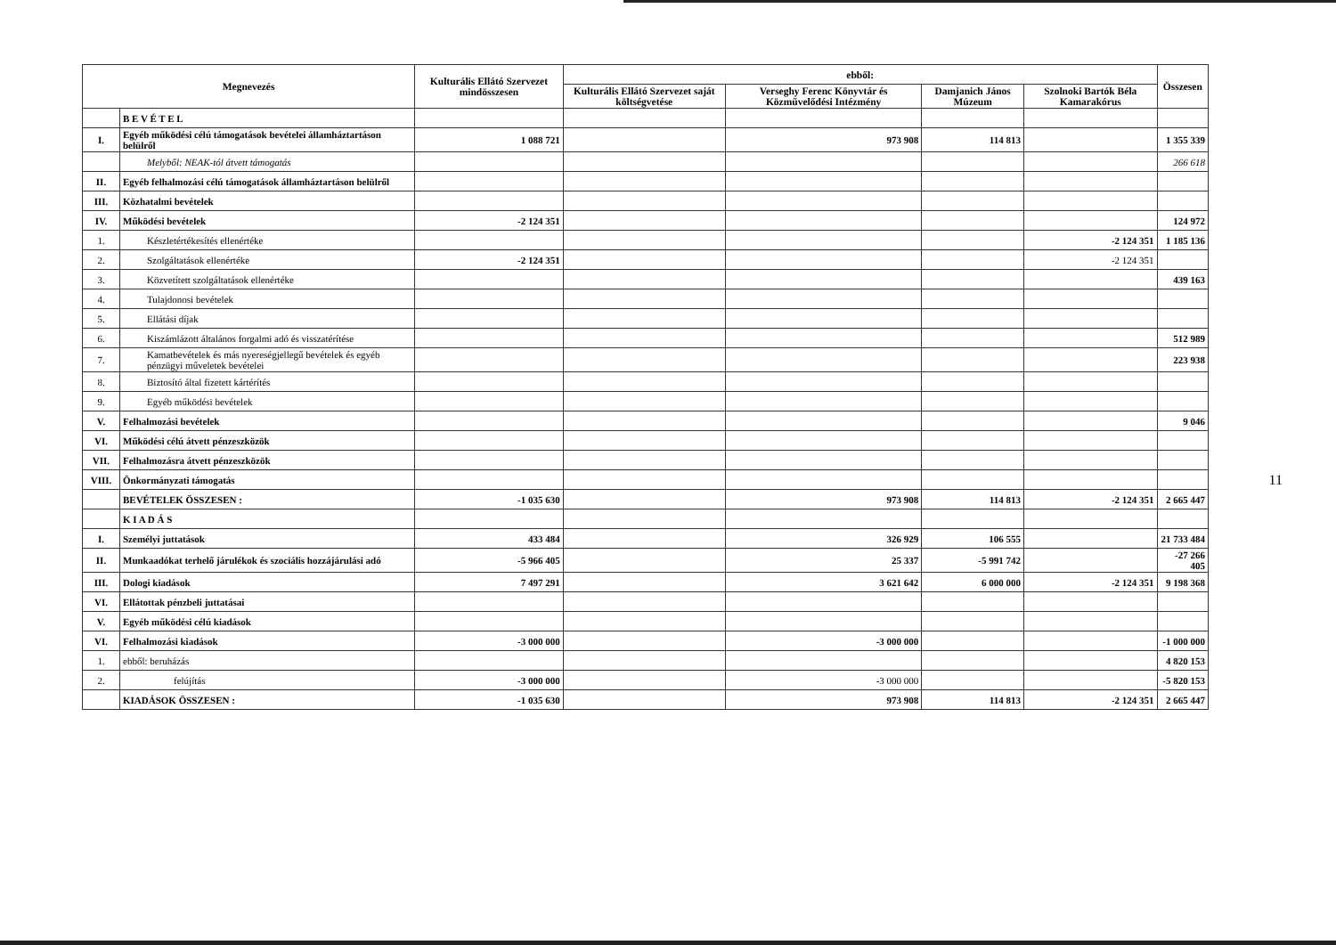| Megnevezés | | Kulturális Ellátó Szervezet mindösszesen | ebből: | | | | Összesen |
| --- | --- | --- | --- | --- | --- | --- | --- |
| | | | Kulturális Ellátó Szervezet saját költségvetése | Verseghy Ferenc Könyvtár és Közművelődési Intézmény | Damjanich János Múzeum | Szolnoki Bartók Béla Kamarakórus | |
| | B E V É T E L | | | | | | |
| I. | Egyéb működési célú támogatások bevételei államháztartáson belülről | 1 088 721 | | 973 908 | 114 813 | | 1 355 339 |
| | Melyből: NEAK-tól átvett támogatás | | | | | | 266 618 |
| II. | Egyéb felhalmozási célú támogatások államháztartáson belülről | | | | | | |
| III. | Közhatalmi bevételek | | | | | | |
| IV. | Működési bevételek | -2 124 351 | | | | | 124 972 |
| 1. | Készletértékesítés ellenértéke | | | | | -2 124 351 | 1 185 136 |
| 2. | Szolgáltatások ellenértéke | -2 124 351 | | | | -2 124 351 | |
| 3. | Közvetített szolgáltatások ellenértéke | | | | | | 439 163 |
| 4. | Tulajdonosi bevételek | | | | | | |
| 5. | Ellátási díjak | | | | | | |
| 6. | Kiszámlázott általános forgalmi adó és visszatérítése | | | | | | 512 989 |
| 7. | Kamatbevételek és más nyereségjellegű bevételek és egyéb pénzügyi műveletek bevételei | | | | | | 223 938 |
| 8. | Biztosító által fizetett kártérítés | | | | | | |
| 9. | Egyéb működési bevételek | | | | | | |
| V. | Felhalmozási bevételek | | | | | | 9 046 |
| VI. | Működési célú átvett pénzeszközök | | | | | | |
| VII. | Felhalmozásra átvett pénzeszközök | | | | | | |
| VIII. | Önkormányzati támogatás | | | | | | |
| | BEVÉTELEK ÖSSZESEN : | -1 035 630 | | 973 908 | 114 813 | -2 124 351 | 2 665 447 |
| | K I A D Á S | | | | | | |
| I. | Személyi juttatások | 433 484 | | 326 929 | 106 555 | | 21 733 484 |
| II. | Munkaadókat terhelő járulékok és szociális hozzájárulási adó | -5 966 405 | | 25 337 | -5 991 742 | | -27 266 405 |
| III. | Dologi kiadások | 7 497 291 | | 3 621 642 | 6 000 000 | -2 124 351 | 9 198 368 |
| VI. | Ellátottak pénzbeli juttatásai | | | | | | |
| V. | Egyéb működési célú kiadások | | | | | | |
| VI. | Felhalmozási kiadások | -3 000 000 | | -3 000 000 | | | -1 000 000 |
| 1. | ebből: beruházás | | | | | | 4 820 153 |
| 2. | felújítás | -3 000 000 | | -3 000 000 | | | -5 820 153 |
| | KIADÁSOK ÖSSZESEN : | -1 035 630 | | 973 908 | 114 813 | -2 124 351 | 2 665 447 |
11